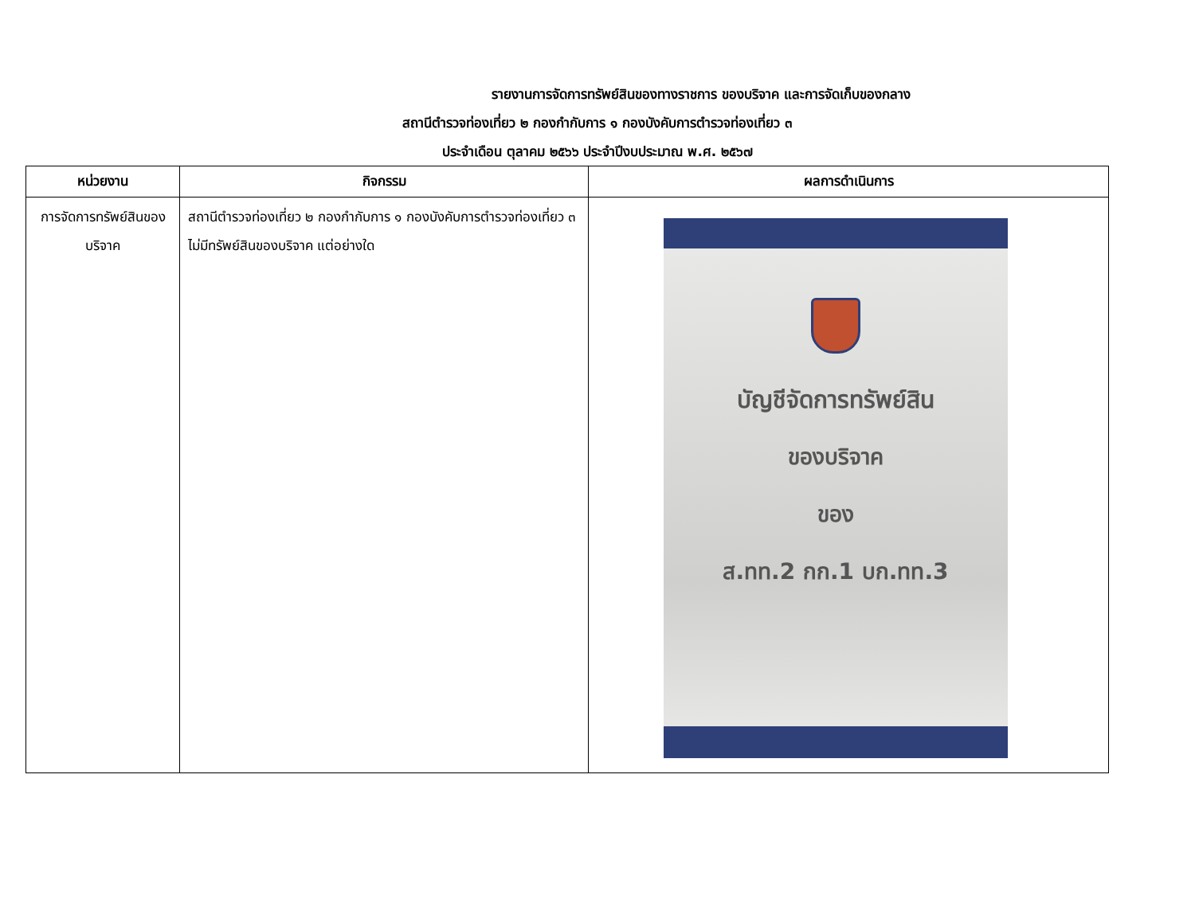รายงานการจัดการทรัพย์สินของทางราชการ ของบริจาค และการจัดเก็บของกลาง
สถานีตำรวจท่องเที่ยว ๒ กองกำกับการ ๑ กองบังคับการตำรวจท่องเที่ยว ๓
ประจำเดือน ตุลาคม ๒๕๖๖ ประจำปีงบประมาณ พ.ศ. ๒๕๖๗
| หน่วยงาน | กิจกรรม | ผลการดำเนินการ |
| --- | --- | --- |
| การจัดการทรัพย์สินของบริจาค | สถานีตำรวจท่องเที่ยว ๒ กองกำกับการ ๑ กองบังคับการตำรวจท่องเที่ยว ๓ ไม่มีทรัพย์สินของบริจาค แต่อย่างใด | บัญชีจัดการทรัพย์สิน ของบริจาค ของ ส.ทท.2 กก.1 บก.ทท.3 |